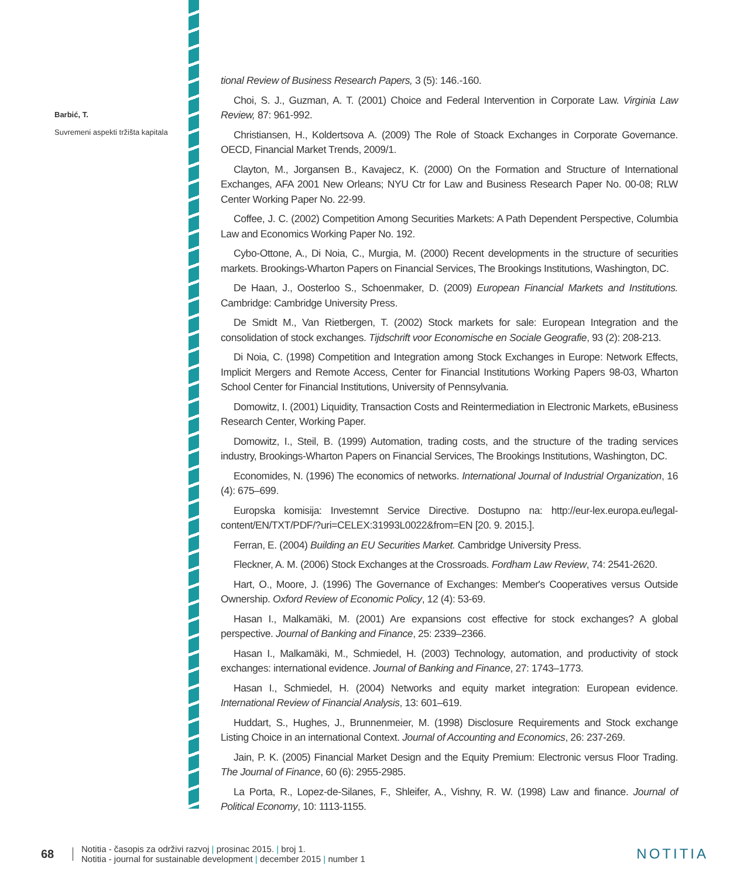Barbić, T.
Suvremeni aspekti tržišta kapitala
tional Review of Business Research Papers, 3 (5): 146.-160.
Choi, S. J., Guzman, A. T. (2001) Choice and Federal Intervention in Corporate Law. Virginia Law Review, 87: 961-992.
Christiansen, H., Koldertsova A. (2009) The Role of Stoack Exchanges in Corporate Governance. OECD, Financial Market Trends, 2009/1.
Clayton, M., Jorgansen B., Kavajecz, K. (2000) On the Formation and Structure of International Exchanges, AFA 2001 New Orleans; NYU Ctr for Law and Business Research Paper No. 00-08; RLW Center Working Paper No. 22-99.
Coffee, J. C. (2002) Competition Among Securities Markets: A Path Dependent Perspective, Columbia Law and Economics Working Paper No. 192.
Cybo-Ottone, A., Di Noia, C., Murgia, M. (2000) Recent developments in the structure of securities markets. Brookings-Wharton Papers on Financial Services, The Brookings Institutions, Washington, DC.
De Haan, J., Oosterloo S., Schoenmaker, D. (2009) European Financial Markets and Institutions. Cambridge: Cambridge University Press.
De Smidt M., Van Rietbergen, T. (2002) Stock markets for sale: European Integration and the consolidation of stock exchanges. Tijdschrift voor Economische en Sociale Geografie, 93 (2): 208-213.
Di Noia, C. (1998) Competition and Integration among Stock Exchanges in Europe: Network Effects, Implicit Mergers and Remote Access, Center for Financial Institutions Working Papers 98-03, Wharton School Center for Financial Institutions, University of Pennsylvania.
Domowitz, I. (2001) Liquidity, Transaction Costs and Reintermediation in Electronic Markets, eBusiness Research Center, Working Paper.
Domowitz, I., Steil, B. (1999) Automation, trading costs, and the structure of the trading services industry, Brookings-Wharton Papers on Financial Services, The Brookings Institutions, Washington, DC.
Economides, N. (1996) The economics of networks. International Journal of Industrial Organization, 16 (4): 675–699.
Europska komisija: Investemnt Service Directive. Dostupno na: http://eur-lex.europa.eu/legal-content/EN/TXT/PDF/?uri=CELEX:31993L0022&from=EN [20. 9. 2015.].
Ferran, E. (2004) Building an EU Securities Market. Cambridge University Press.
Fleckner, A. M. (2006) Stock Exchanges at the Crossroads. Fordham Law Review, 74: 2541-2620.
Hart, O., Moore, J. (1996) The Governance of Exchanges: Member's Cooperatives versus Outside Ownership. Oxford Review of Economic Policy, 12 (4): 53-69.
Hasan I., Malkamäki, M. (2001) Are expansions cost effective for stock exchanges? A global perspective. Journal of Banking and Finance, 25: 2339–2366.
Hasan I., Malkamäki, M., Schmiedel, H. (2003) Technology, automation, and productivity of stock exchanges: international evidence. Journal of Banking and Finance, 27: 1743–1773.
Hasan I., Schmiedel, H. (2004) Networks and equity market integration: European evidence. International Review of Financial Analysis, 13: 601–619.
Huddart, S., Hughes, J., Brunnenmeier, M. (1998) Disclosure Requirements and Stock exchange Listing Choice in an international Context. Journal of Accounting and Economics, 26: 237-269.
Jain, P. K. (2005) Financial Market Design and the Equity Premium: Electronic versus Floor Trading. The Journal of Finance, 60 (6): 2955-2985.
La Porta, R., Lopez-de-Silanes, F., Shleifer, A., Vishny, R. W. (1998) Law and finance. Journal of Political Economy, 10: 1113-1155.
68
Notitia - časopis za održivi razvoj | prosinac 2015. | broj 1.
Notitia - journal for sustainable development | december 2015 | number 1
NOTITIA